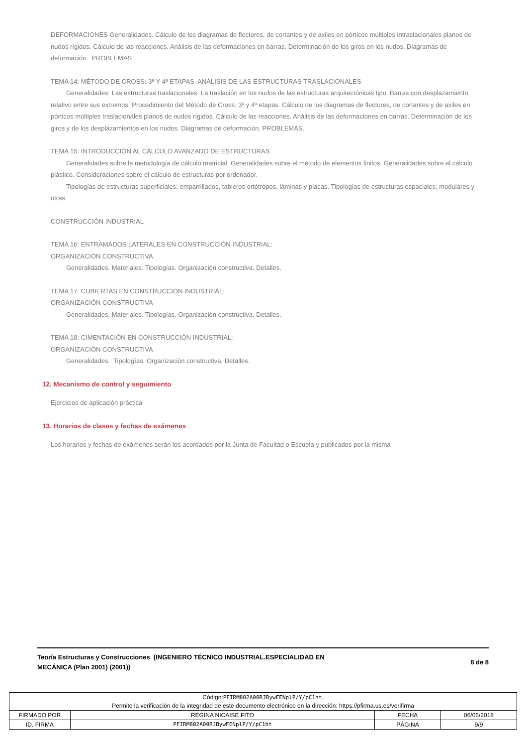DEFORMACIONES Generalidades. Cálculo de los diagramas de flectores, de cortantes y de axiles en pórticos múltiples intraslacionales planos de nudos rígidos. Cálculo de las reacciones. Análisis de las deformaciones en barras. Determinación de los giros en los nudos. Diagramas de deformación. PROBLEMAS
TEMA 14: MÉTODO DE CROSS: 3ª Y 4ª ETAPAS. ANÁLISIS DE LAS ESTRUCTURAS TRASLACIONALES
Generalidades: Las estructuras traslacionales. La traslación en los nudos de las estructuras arquitectónicas tipo. Barras con desplazamiento relativo entre sus extremos. Procedimiento del Método de Cross: 3ª y 4ª etapas. Cálculo de los diagramas de flectores, de cortantes y de axiles en pórticos múltiples traslacionales planos de nudos rígidos. Cálculo de las reacciones. Análisis de las deformaciones en barras. Determinación de los giros y de los desplazamientos en los nudos. Diagramas de deformación. PROBLEMAS.
TEMA 15: INTRODUCCIÓN AL CÁLCULO AVANZADO DE ESTRUCTURAS
Generalidades sobre la metodología de cálculo matricial. Generalidades sobre el método de elementos finitos. Generalidades sobre el cálculo plástico. Consideraciones sobre el cálculo de estructuras por ordenador.
Tipologías de estructuras superficiales: emparrillados, tableros ortótropos, láminas y placas. Tipologías de estructuras espaciales: modulares y otras.
CONSTRUCCIÓN INDUSTRIAL
TEMA 16: ENTRAMADOS LATERALES EN CONSTRUCCIÓN INDUSTRIAL:
ORGANIZACIÓN CONSTRUCTIVA
Generalidades. Materiales. Tipologías. Organización constructiva. Detalles.
TEMA 17: CUBIERTAS EN CONSTRUCCIÓN INDUSTRIAL:
ORGANIZACIÓN CONSTRUCTIVA
Generalidades. Materiales. Tipologías. Organización constructiva. Detalles.
TEMA 18: CIMENTACIÓN EN CONSTRUCCIÓN INDUSTRIAL:
ORGANIZACIÓN CONSTRUCTIVA
Generalidades. Tipologías. Organización constructiva. Detalles.
12. Mecanismo de control y seguimiento
Ejercicios de aplicación práctica
13. Horarios de clases y fechas de exámenes
Los horarios y fechas de exámenes serán los acordados por la Junta de Facultad o Escuela y publicados por la misma
Teoría Estructuras y Construcciones (INGENIERO TÉCNICO INDUSTRIAL.ESPECIALIDAD EN
MECÁNICA (Plan 2001) (2001))
8 de 8
| Código: PFIRM802A00RJBywFENplP/Y/pC1ht . Permite la verificación de la integridad de este documento electrónico en la dirección: https://pfirma.us.es/verifirma | | | |
| FIRMADO POR | REGINA NICAISE FITO | FECHA | 06/06/2018 |
| ID. FIRMA | PFIRM802A00RJBywFENplP/Y/pC1ht | PÁGINA | 9/9 |